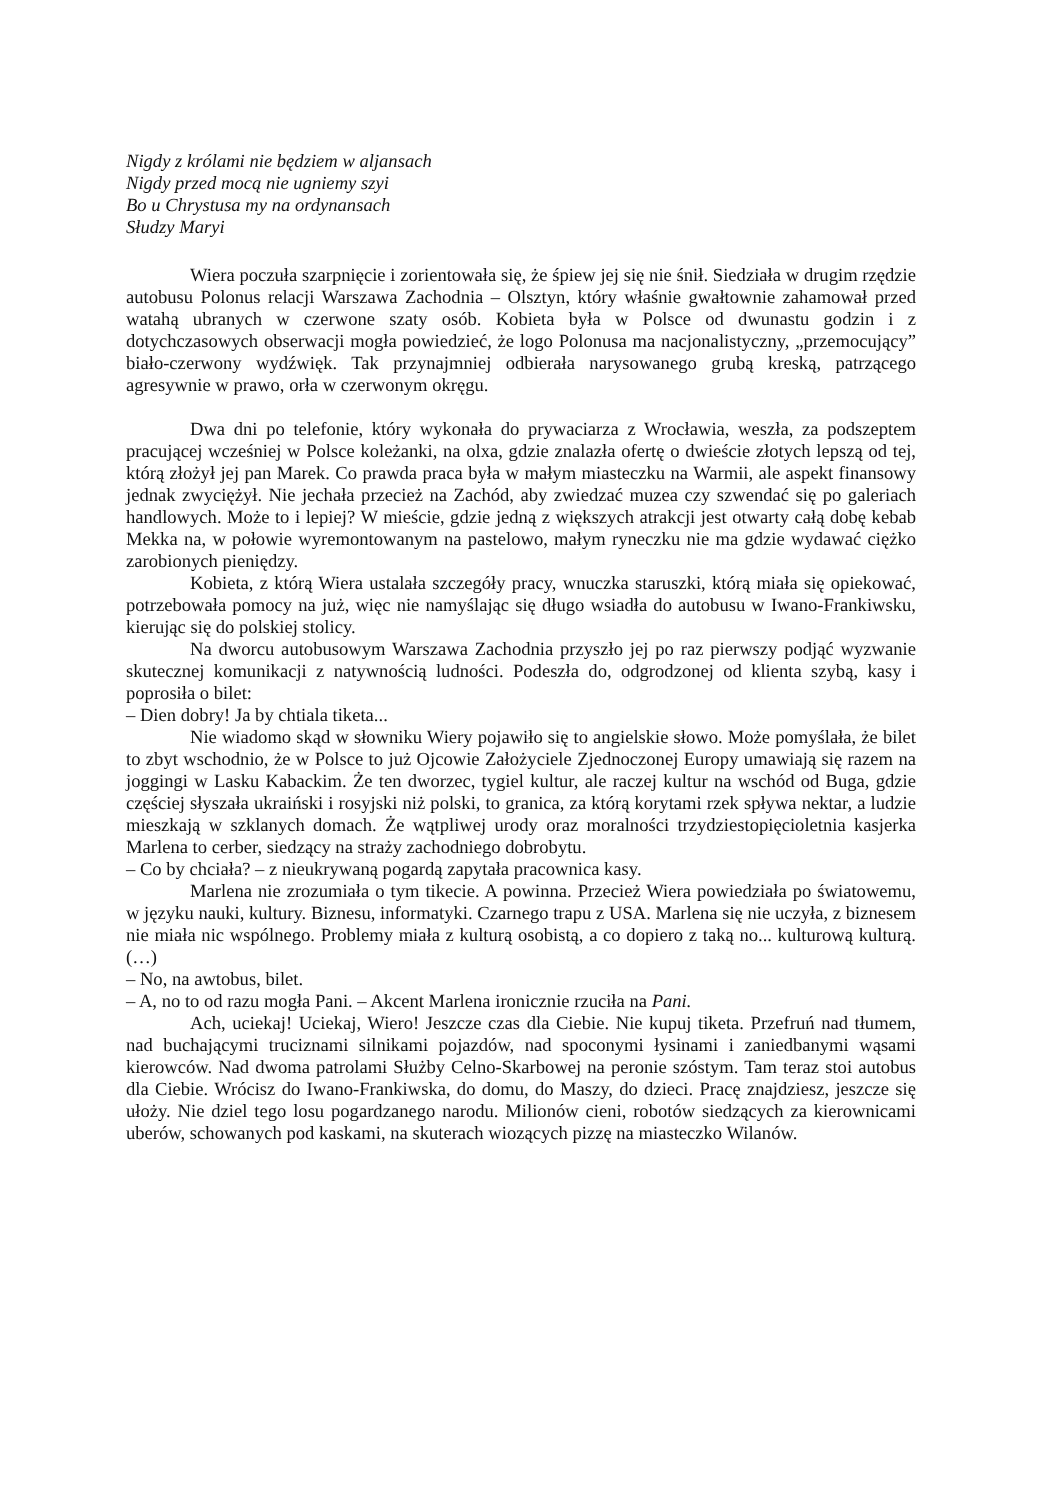Nigdy z królami nie będziem w aljansach
Nigdy przed mocą nie ugniemy szyi
Bo u Chrystusa my na ordynansach
Słudzy Maryi
Wiera poczuła szarpnięcie i zorientowała się, że śpiew jej się nie śnił. Siedziała w drugim rzędzie autobusu Polonus relacji Warszawa Zachodnia – Olsztyn, który właśnie gwałtownie zahamował przed watahą ubranych w czerwone szaty osób. Kobieta była w Polsce od dwunastu godzin i z dotychczasowych obserwacji mogła powiedzieć, że logo Polonusa ma nacjonalistyczny, „przemocujący” biało-czerwony wydźwięk. Tak przynajmniej odbierała narysowanego grubą kreską, patrzącego agresywnie w prawo, orła w czerwonym okręgu.
Dwa dni po telefonie, który wykonała do prywaciarza z Wrocławia, weszła, za podszeptem pracującej wcześniej w Polsce koleżanki, na olxa, gdzie znalazła ofertę o dwieście złotych lepszą od tej, którą złożył jej pan Marek. Co prawda praca była w małym miasteczku na Warmii, ale aspekt finansowy jednak zwyciężył. Nie jechała przecież na Zachód, aby zwiedzać muzea czy szwendać się po galeriach handlowych. Może to i lepiej? W mieście, gdzie jedną z większych atrakcji jest otwarty całą dobę kebab Mekka na, w połowie wyremontowanym na pastelowo, małym ryneczku nie ma gdzie wydawać ciężko zarobionych pieniędzy.
Kobieta, z którą Wiera ustalała szczegóły pracy, wnuczka staruszki, którą miała się opiekować, potrzebowała pomocy na już, więc nie namyślając się długo wsiadła do autobusu w Iwano-Frankiwsku, kierując się do polskiej stolicy.
Na dworcu autobusowym Warszawa Zachodnia przyszło jej po raz pierwszy podjąć wyzwanie skutecznej komunikacji z natywnością ludności. Podeszła do, odgrodzonej od klienta szybą, kasy i poprosiła o bilet:
– Dien dobry! Ja by chtiala tiketa...
Nie wiadomo skąd w słowniku Wiery pojawiło się to angielskie słowo. Może pomyślała, że bilet to zbyt wschodnio, że w Polsce to już Ojcowie Założyciele Zjednoczonej Europy umawiają się razem na joggingi w Lasku Kabackim. Że ten dworzec, tygiel kultur, ale raczej kultur na wschód od Buga, gdzie częściej słyszała ukraiński i rosyjski niż polski, to granica, za którą korytami rzek spływa nektar, a ludzie mieszkają w szklanych domach. Że wątpliwej urody oraz moralności trzydziestopięcioletnia kasjerka Marlena to cerber, siedzący na straży zachodniego dobrobytu.
– Co by chciała? – z nieukrywaną pogardą zapytała pracownica kasy.
Marlena nie zrozumiała o tym tikecie. A powinna. Przecież Wiera powiedziała po światowemu, w języku nauki, kultury. Biznesu, informatyki. Czarnego trapu z USA. Marlena się nie uczyła, z biznesem nie miała nic wspólnego. Problemy miała z kulturą osobistą, a co dopiero z taką no... kulturową kulturą. (…)
– No, na awtobus, bilet.
– A, no to od razu mogła Pani. – Akcent Marlena ironicznie rzuciła na Pani.
Ach, uciekaj! Uciekaj, Wiero! Jeszcze czas dla Ciebie. Nie kupuj tiketa. Przefruń nad tłumem, nad buchającymi truciznami silnikami pojazdów, nad spoconymi łysinami i zaniedbanymi wąsami kierowców. Nad dwoma patrolami Służby Celno-Skarbowej na peronie szóstym. Tam teraz stoi autobus dla Ciebie. Wrócisz do Iwano-Frankiwska, do domu, do Maszy, do dzieci. Pracę znajdziesz, jeszcze się ułoży. Nie dziel tego losu pogardzanego narodu. Milionów cieni, robotów siedzących za kierownicami uberów, schowanych pod kaskami, na skuterach wiozących pizzę na miasteczko Wilanów.